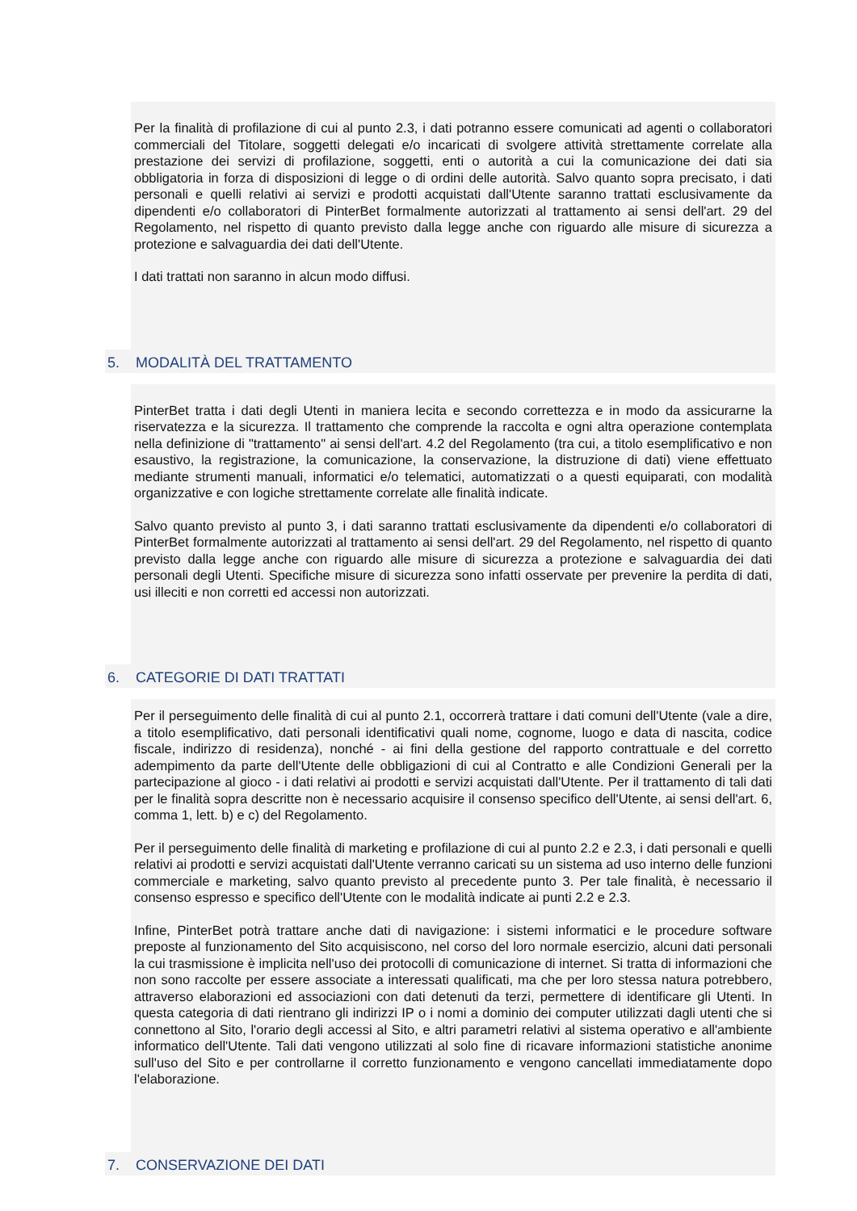Per la finalità di profilazione di cui al punto 2.3, i dati potranno essere comunicati ad agenti o collaboratori commerciali del Titolare, soggetti delegati e/o incaricati di svolgere attività strettamente correlate alla prestazione dei servizi di profilazione, soggetti, enti o autorità a cui la comunicazione dei dati sia obbligatoria in forza di disposizioni di legge o di ordini delle autorità. Salvo quanto sopra precisato, i dati personali e quelli relativi ai servizi e prodotti acquistati dall'Utente saranno trattati esclusivamente da dipendenti e/o collaboratori di PinterBet formalmente autorizzati al trattamento ai sensi dell'art. 29 del Regolamento, nel rispetto di quanto previsto dalla legge anche con riguardo alle misure di sicurezza a protezione e salvaguardia dei dati dell'Utente.
I dati trattati non saranno in alcun modo diffusi.
5. MODALITÀ DEL TRATTAMENTO
PinterBet tratta i dati degli Utenti in maniera lecita e secondo correttezza e in modo da assicurarne la riservatezza e la sicurezza. Il trattamento che comprende la raccolta e ogni altra operazione contemplata nella definizione di "trattamento" ai sensi dell'art. 4.2 del Regolamento (tra cui, a titolo esemplificativo e non esaustivo, la registrazione, la comunicazione, la conservazione, la distruzione di dati) viene effettuato mediante strumenti manuali, informatici e/o telematici, automatizzati o a questi equiparati, con modalità organizzative e con logiche strettamente correlate alle finalità indicate.
Salvo quanto previsto al punto 3, i dati saranno trattati esclusivamente da dipendenti e/o collaboratori di PinterBet formalmente autorizzati al trattamento ai sensi dell'art. 29 del Regolamento, nel rispetto di quanto previsto dalla legge anche con riguardo alle misure di sicurezza a protezione e salvaguardia dei dati personali degli Utenti. Specifiche misure di sicurezza sono infatti osservate per prevenire la perdita di dati, usi illeciti e non corretti ed accessi non autorizzati.
6. CATEGORIE DI DATI TRATTATI
Per il perseguimento delle finalità di cui al punto 2.1, occorrerà trattare i dati comuni dell'Utente (vale a dire, a titolo esemplificativo, dati personali identificativi quali nome, cognome, luogo e data di nascita, codice fiscale, indirizzo di residenza), nonché - ai fini della gestione del rapporto contrattuale e del corretto adempimento da parte dell'Utente delle obbligazioni di cui al Contratto e alle Condizioni Generali per la partecipazione al gioco - i dati relativi ai prodotti e servizi acquistati dall'Utente. Per il trattamento di tali dati per le finalità sopra descritte non è necessario acquisire il consenso specifico dell'Utente, ai sensi dell'art. 6, comma 1, lett. b) e c) del Regolamento.
Per il perseguimento delle finalità di marketing e profilazione di cui al punto 2.2 e 2.3, i dati personali e quelli relativi ai prodotti e servizi acquistati dall'Utente verranno caricati su un sistema ad uso interno delle funzioni commerciale e marketing, salvo quanto previsto al precedente punto 3. Per tale finalità, è necessario il consenso espresso e specifico dell'Utente con le modalità indicate ai punti 2.2 e 2.3.
Infine, PinterBet potrà trattare anche dati di navigazione: i sistemi informatici e le procedure software preposte al funzionamento del Sito acquisiscono, nel corso del loro normale esercizio, alcuni dati personali la cui trasmissione è implicita nell'uso dei protocolli di comunicazione di internet. Si tratta di informazioni che non sono raccolte per essere associate a interessati qualificati, ma che per loro stessa natura potrebbero, attraverso elaborazioni ed associazioni con dati detenuti da terzi, permettere di identificare gli Utenti. In questa categoria di dati rientrano gli indirizzi IP o i nomi a dominio dei computer utilizzati dagli utenti che si connettono al Sito, l'orario degli accessi al Sito, e altri parametri relativi al sistema operativo e all'ambiente informatico dell'Utente. Tali dati vengono utilizzati al solo fine di ricavare informazioni statistiche anonime sull'uso del Sito e per controllarne il corretto funzionamento e vengono cancellati immediatamente dopo l'elaborazione.
7. CONSERVAZIONE DEI DATI